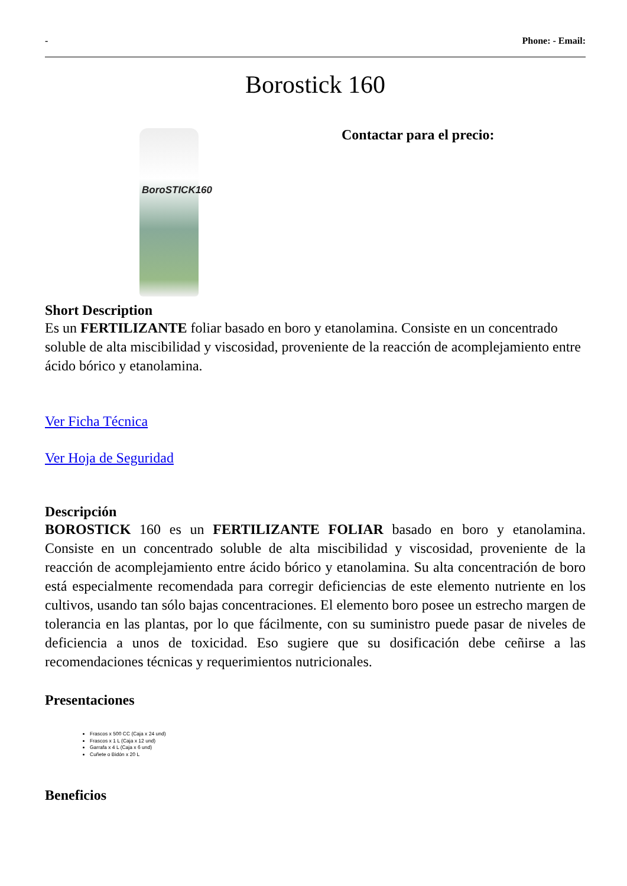- Phone: - Email:
Borostick 160
BoroSTICK160
Contactar para el precio:
Short Description
Es un FERTILIZANTE foliar basado en boro y etanolamina. Consiste en un concentrado soluble de alta miscibilidad y viscosidad, proveniente de la reacción de acomplejamiento entre ácido bórico y etanolamina.
Ver Ficha Técnica
Ver Hoja de Seguridad
Descripción
BOROSTICK 160 es un FERTILIZANTE FOLIAR basado en boro y etanolamina. Consiste en un concentrado soluble de alta miscibilidad y viscosidad, proveniente de la reacción de acomplejamiento entre ácido bórico y etanolamina. Su alta concentración de boro está especialmente recomendada para corregir deficiencias de este elemento nutriente en los cultivos, usando tan sólo bajas concentraciones. El elemento boro posee un estrecho margen de tolerancia en las plantas, por lo que fácilmente, con su suministro puede pasar de niveles de deficiencia a unos de toxicidad. Eso sugiere que su dosificación debe ceñirse a las recomendaciones técnicas y requerimientos nutricionales.
Presentaciones
Frascos x 500 CC (Caja x 24 und)
Frascos x 1 L (Caja x 12 und)
Garrafa x 4 L (Caja x 6 und)
Cuñete o Bidón x 20 L
Beneficios